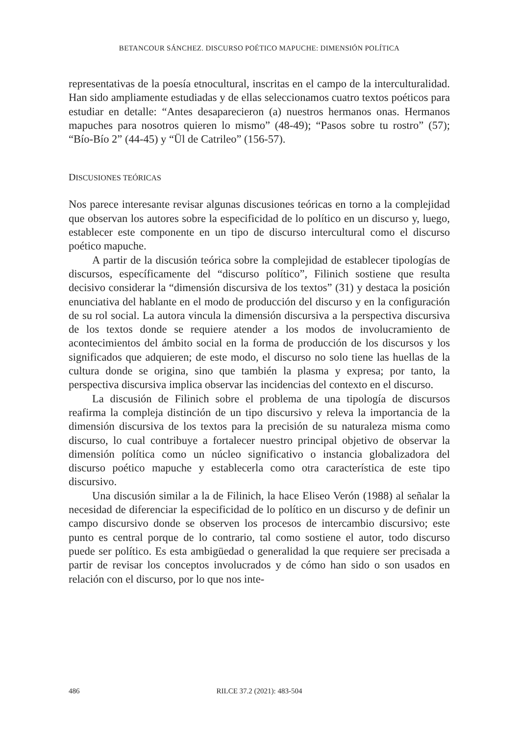BETANCOUR SÁNCHEZ. DISCURSO POÉTICO MAPUCHE: DIMENSIÓN POLÍTICA
representativas de la poesía etnocultural, inscritas en el campo de la interculturalidad. Han sido ampliamente estudiadas y de ellas seleccionamos cuatro textos poéticos para estudiar en detalle: “Antes desaparecieron (a) nuestros hermanos onas. Hermanos mapuches para nosotros quieren lo mismo” (48-49); “Pasos sobre tu rostro” (57); “Bío-Bío 2” (44-45) y “Ül de Catrileo” (156-57).
DISCUSIONES TEÓRICAS
Nos parece interesante revisar algunas discusiones teóricas en torno a la complejidad que observan los autores sobre la especificidad de lo político en un discurso y, luego, establecer este componente en un tipo de discurso intercultural como el discurso poético mapuche.
A partir de la discusión teórica sobre la complejidad de establecer tipologías de discursos, específicamente del “discurso político”, Filinich sostiene que resulta decisivo considerar la “dimensión discursiva de los textos” (31) y destaca la posición enunciativa del hablante en el modo de producción del discurso y en la configuración de su rol social. La autora vincula la dimensión discursiva a la perspectiva discursiva de los textos donde se requiere atender a los modos de involucramiento de acontecimientos del ámbito social en la forma de producción de los discursos y los significados que adquieren; de este modo, el discurso no solo tiene las huellas de la cultura donde se origina, sino que también la plasma y expresa; por tanto, la perspectiva discursiva implica observar las incidencias del contexto en el discurso.
La discusión de Filinich sobre el problema de una tipología de discursos reafirma la compleja distinción de un tipo discursivo y releva la importancia de la dimensión discursiva de los textos para la precisión de su naturaleza misma como discurso, lo cual contribuye a fortalecer nuestro principal objetivo de observar la dimensión política como un núcleo significativo o instancia globalizadora del discurso poético mapuche y establecerla como otra característica de este tipo discursivo.
Una discusión similar a la de Filinich, la hace Eliseo Verón (1988) al señalar la necesidad de diferenciar la especificidad de lo político en un discurso y de definir un campo discursivo donde se observen los procesos de intercambio discursivo; este punto es central porque de lo contrario, tal como sostiene el autor, todo discurso puede ser político. Es esta ambigüedad o generalidad la que requiere ser precisada a partir de revisar los conceptos involucrados y de cómo han sido o son usados en relación con el discurso, por lo que nos inte-
486 RILCE 37.2 (2021): 483-504